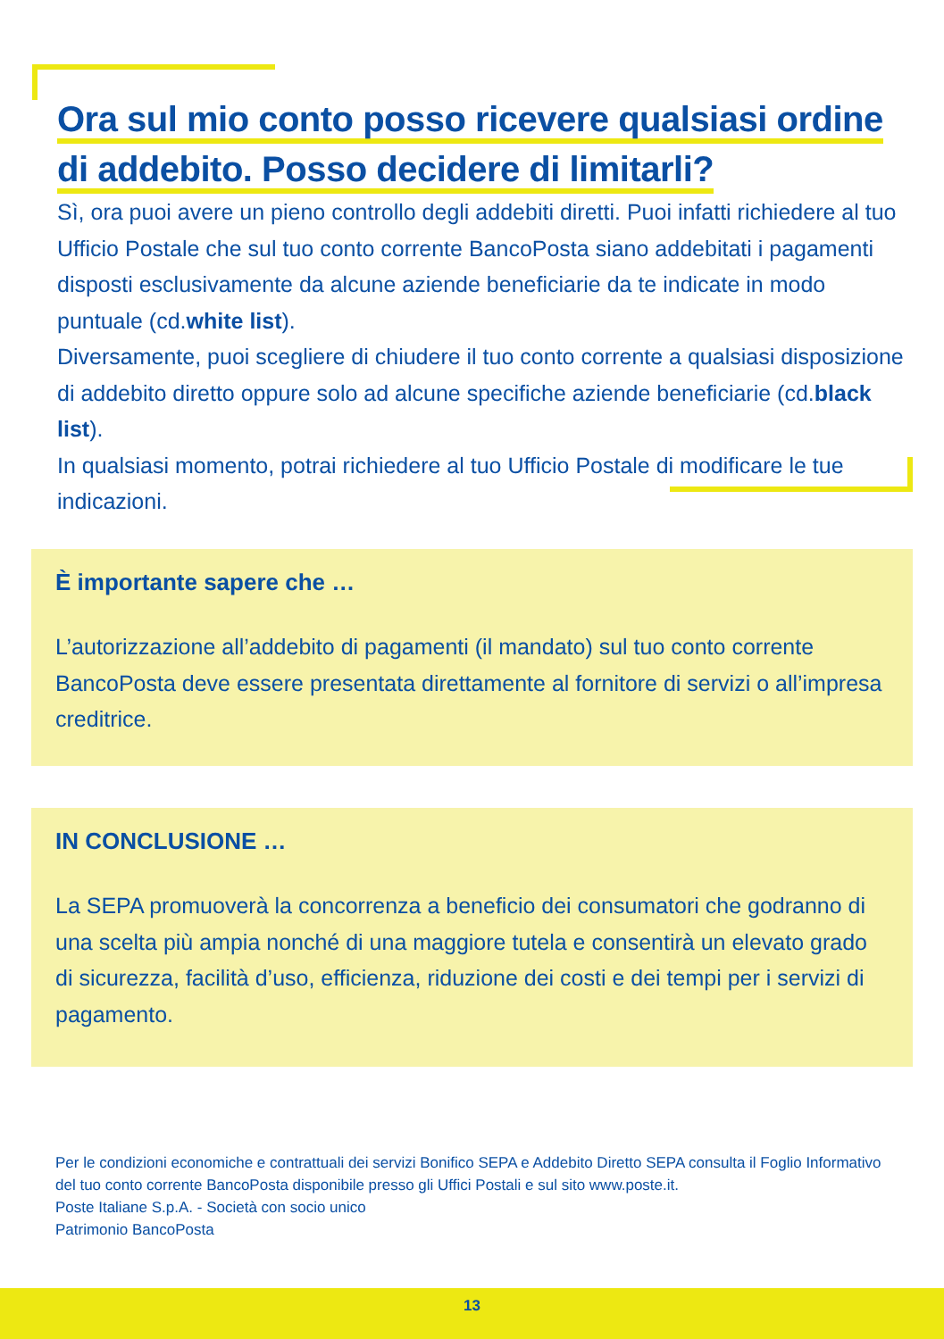Ora sul mio conto posso ricevere qualsiasi ordine
di addebito. Posso decidere di limitarli?
Sì, ora puoi avere un pieno controllo degli addebiti diretti. Puoi infatti richiedere al tuo Ufficio Postale che sul tuo conto corrente BancoPosta siano addebitati i pagamenti disposti esclusivamente da alcune aziende beneficiarie da te indicate in modo puntuale (cd.white list).
Diversamente, puoi scegliere di chiudere il tuo conto corrente a qualsiasi disposizione di addebito diretto oppure solo ad alcune specifiche aziende beneficiarie (cd.black list).
In qualsiasi momento, potrai richiedere al tuo Ufficio Postale di modificare le tue indicazioni.
È importante sapere che …
L’autorizzazione all’addebito di pagamenti (il mandato) sul tuo conto corrente BancoPosta deve essere presentata direttamente al fornitore di servizi o all’impresa creditrice.
IN CONCLUSIONE …
La SEPA promuoverà la concorrenza a beneficio dei consumatori che godranno di una scelta più ampia nonché di una maggiore tutela e consentirà un elevato grado di sicurezza, facilità d’uso, efficienza, riduzione dei costi e dei tempi per i servizi di pagamento.
Per le condizioni economiche e contrattuali dei servizi Bonifico SEPA e Addebito Diretto SEPA consulta il Foglio Informativo del tuo conto corrente BancoPosta disponibile presso gli Uffici Postali e sul sito www.poste.it.
Poste Italiane S.p.A. - Società con socio unico
Patrimonio BancoPosta
13